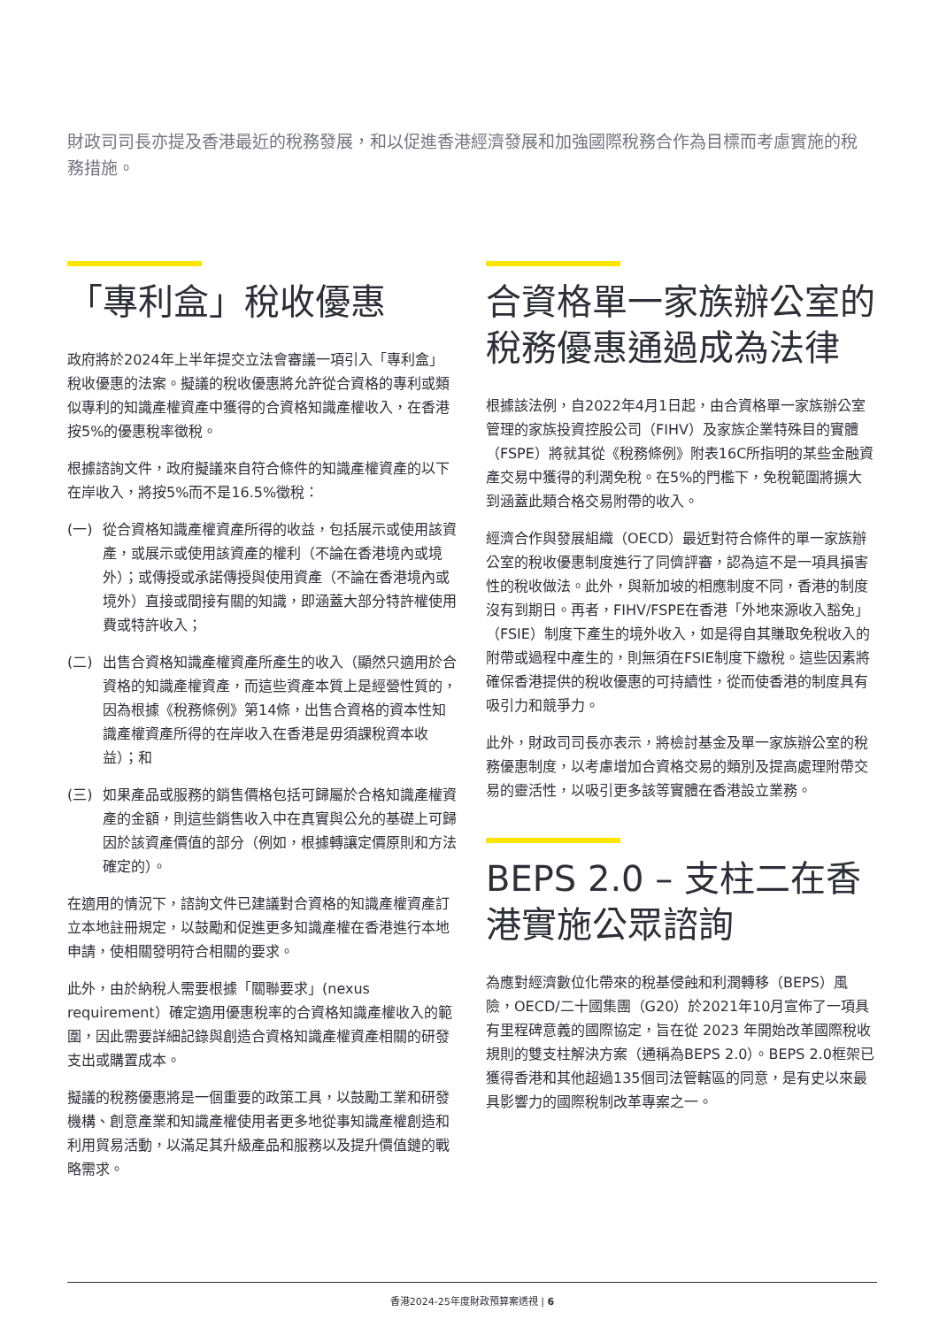財政司司長亦提及香港最近的稅務發展，和以促進香港經濟發展和加強國際稅務合作為目標而考慮實施的稅務措施。
「專利盒」稅收優惠
政府將於2024年上半年提交立法會審議一項引入「專利盒」稅收優惠的法案。擬議的稅收優惠將允許從合資格的專利或類似專利的知識產權資產中獲得的合資格知識產權收入，在香港按5%的優惠稅率徵稅。
根據諮詢文件，政府擬議來自符合條件的知識產權資產的以下在岸收入，將按5%而不是16.5%徵稅：
(一) 從合資格知識產權資產所得的收益，包括展示或使用該資產，或展示或使用該資產的權利（不論在香港境內或境外）；或傳授或承諾傳授與使用資產（不論在香港境內或境外）直接或間接有關的知識，即涵蓋大部分特許權使用費或特許收入；
(二) 出售合資格知識產權資產所產生的收入（顯然只適用於合資格的知識產權資產，而這些資產本質上是經營性質的，因為根據《稅務條例》第14條，出售合資格的資本性知識產權資產所得的在岸收入在香港是毋須課稅資本收益）；和
(三) 如果產品或服務的銷售價格包括可歸屬於合格知識產權資產的金額，則這些銷售收入中在真實與公允的基礎上可歸因於該資產價值的部分（例如，根據轉讓定價原則和方法確定的）。
在適用的情況下，諮詢文件已建議對合資格的知識產權資產訂立本地註冊規定，以鼓勵和促進更多知識產權在香港進行本地申請，使相關發明符合相關的要求。
此外，由於納稅人需要根據「關聯要求」(nexus requirement）確定適用優惠稅率的合資格知識產權收入的範圍，因此需要詳細記錄與創造合資格知識產權資產相關的研發支出或購置成本。
擬議的稅務優惠將是一個重要的政策工具，以鼓勵工業和研發機構、創意產業和知識產權使用者更多地從事知識產權創造和利用貿易活動，以滿足其升級產品和服務以及提升價值鏈的戰略需求。
合資格單一家族辦公室的稅務優惠通過成為法律
根據該法例，自2022年4月1日起，由合資格單一家族辦公室管理的家族投資控股公司（FIHV）及家族企業特殊目的實體（FSPE）將就其從《稅務條例》附表16C所指明的某些金融資產交易中獲得的利潤免稅。在5%的門檻下，免稅範圍將擴大到涵蓋此類合格交易附帶的收入。
經濟合作與發展組織（OECD）最近對符合條件的單一家族辦公室的稅收優惠制度進行了同儕評審，認為這不是一項具損害性的稅收做法。此外，與新加坡的相應制度不同，香港的制度沒有到期日。再者，FIHV/FSPE在香港「外地來源收入豁免」（FSIE）制度下產生的境外收入，如是得自其賺取免稅收入的附帶或過程中產生的，則無須在FSIE制度下繳稅。這些因素將確保香港提供的稅收優惠的可持續性，從而使香港的制度具有吸引力和競爭力。
此外，財政司司長亦表示，將檢討基金及單一家族辦公室的稅務優惠制度，以考慮增加合資格交易的類別及提高處理附帶交易的靈活性，以吸引更多該等實體在香港設立業務。
BEPS 2.0 – 支柱二在香港實施公眾諮詢
為應對經濟數位化帶來的稅基侵蝕和利潤轉移（BEPS）風險，OECD/二十國集團（G20）於2021年10月宣佈了一項具有里程碑意義的國際協定，旨在從 2023 年開始改革國際稅收規則的雙支柱解決方案（通稱為BEPS 2.0）。BEPS 2.0框架已獲得香港和其他超過135個司法管轄區的同意，是有史以來最具影響力的國際稅制改革專案之一。
香港2024-25年度財政預算案透視 | 6